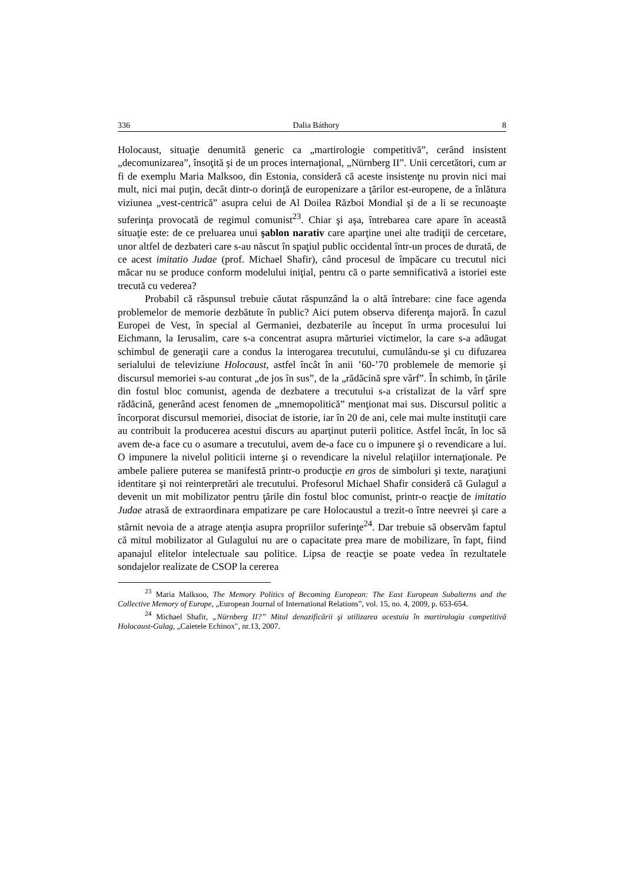336 Dalia Báthory 8
Holocaust, situaţie denumită generic ca „martirologie competitivă”, cerând insistent „decomunizarea”, însoţită şi de un proces internaţional, „Nürnberg II”. Unii cercetători, cum ar fi de exemplu Maria Malksoo, din Estonia, consideră că aceste insistenţe nu provin nici mai mult, nici mai puţin, decât dintr-o dorinţă de europenizare a ţărilor est-europene, de a înlătura viziunea „vest-centrică” asupra celui de Al Doilea Război Mondial şi de a li se recunoaşte suferinţa provocată de regimul comunist<sup>23</sup>. Chiar şi aşa, întrebarea care apare în această situaţie este: de ce preluarea unui şablon narativ care aparţine unei alte tradiţii de cercetare, unor altfel de dezbateri care s-au născut în spaţiul public occidental într-un proces de durată, de ce acest imitatio Judae (prof. Michael Shafir), când procesul de împăcare cu trecutul nici măcar nu se produce conform modelului iniţial, pentru că o parte semnificativă a istoriei este trecută cu vederea?
Probabil că răspunsul trebuie căutat răspunzând la o altă întrebare: cine face agenda problemelor de memorie dezbătute în public? Aici putem observa diferenţa majoră. În cazul Europei de Vest, în special al Germaniei, dezbaterile au început în urma procesului lui Eichmann, la Ierusalim, care s-a concentrat asupra mărturiei victimelor, la care s-a adăugat schimbul de generaţii care a condus la interogarea trecutului, cumulându-se şi cu difuzarea serialului de televiziune Holocaust, astfel încât în anii ’60-’70 problemele de memorie şi discursul memoriei s-au conturat „de jos în sus”, de la „rădăcină spre vârf”. În schimb, în ţările din fostul bloc comunist, agenda de dezbatere a trecutului s-a cristalizat de la vârf spre rădăcină, generând acest fenomen de „mnemopolitică” menţionat mai sus. Discursul politic a încorporat discursul memoriei, disociat de istorie, iar în 20 de ani, cele mai multe instituţii care au contribuit la producerea acestui discurs au aparţinut puterii politice. Astfel încât, în loc să avem de-a face cu o asumare a trecutului, avem de-a face cu o impunere şi o revendicare a lui. O impunere la nivelul politicii interne şi o revendicare la nivelul relaţiilor internaţionale. Pe ambele paliere puterea se manifestă printr-o producţie en gros de simboluri şi texte, naraţiuni identitare şi noi reinterpretări ale trecutului. Profesorul Michael Shafir consideră că Gulagul a devenit un mit mobilizator pentru ţările din fostul bloc comunist, printr-o reacţie de imitatio Judae atrasă de extraordinara empatizare pe care Holocaustul a trezit-o între neevrei şi care a stârnit nevoia de a atrage atenţia asupra propriilor suferinţe<sup>24</sup>. Dar trebuie să observăm faptul că mitul mobilizator al Gulagului nu are o capacitate prea mare de mobilizare, în fapt, fiind apanajul elitelor intelectuale sau politice. Lipsa de reacţie se poate vedea în rezultatele sondajelor realizate de CSOP la cererea
<sup>23</sup> Maria Malksoo, The Memory Politics of Becoming European: The East European Subalterns and the Collective Memory of Europe, „European Journal of International Relations”, vol. 15, no. 4, 2009, p. 653-654.
<sup>24</sup> Michael Shafir, „Nürnberg II?” Mitul denazificării şi utilizarea acestuia în martirologia competitivă Holocaust-Gulag, „Caietele Echinox", nr.13, 2007.